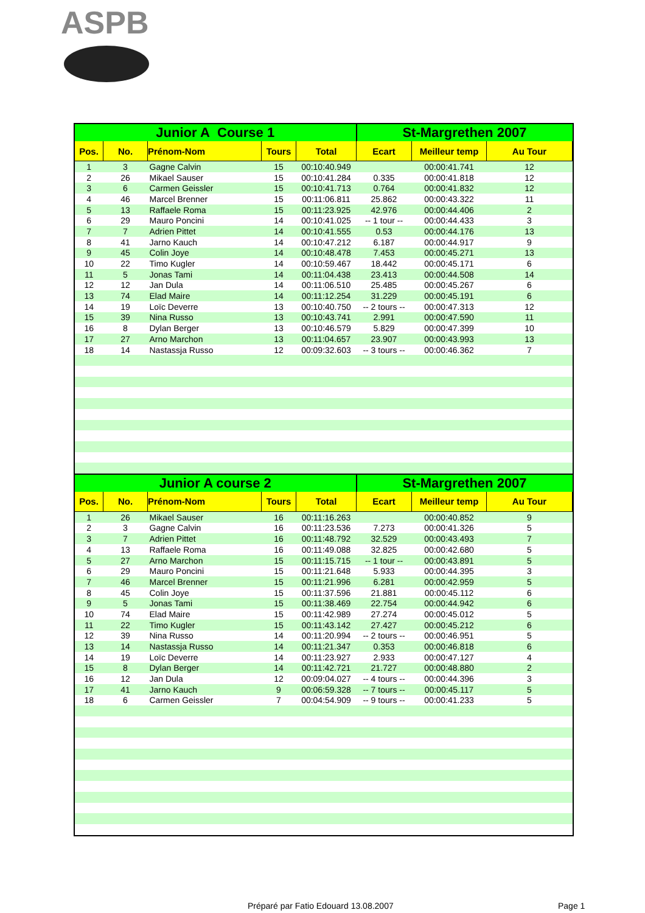ASPB
| Junior A Course 1 | | | | | St-Margrethen 2007 | | |
| --- | --- | --- | --- | --- | --- | --- | --- |
| Pos. | No. | Prénom-Nom | Tours | Total | Ecart | Meilleur temp | Au Tour |
| 1 | 3 | Gagne Calvin | 15 | 00:10:40.949 | | 00:00:41.741 | 12 |
| 2 | 26 | Mikael Sauser | 15 | 00:10:41.284 | 0.335 | 00:00:41.818 | 12 |
| 3 | 6 | Carmen Geissler | 15 | 00:10:41.713 | 0.764 | 00:00:41.832 | 12 |
| 4 | 46 | Marcel Brenner | 15 | 00:11:06.811 | 25.862 | 00:00:43.322 | 11 |
| 5 | 13 | Raffaele Roma | 15 | 00:11:23.925 | 42.976 | 00:00:44.406 | 2 |
| 6 | 29 | Mauro Poncini | 14 | 00:10:41.025 | -- 1 tour -- | 00:00:44.433 | 3 |
| 7 | 7 | Adrien Pittet | 14 | 00:10:41.555 | 0.53 | 00:00:44.176 | 13 |
| 8 | 41 | Jarno Kauch | 14 | 00:10:47.212 | 6.187 | 00:00:44.917 | 9 |
| 9 | 45 | Colin Joye | 14 | 00:10:48.478 | 7.453 | 00:00:45.271 | 13 |
| 10 | 22 | Timo Kugler | 14 | 00:10:59.467 | 18.442 | 00:00:45.171 | 6 |
| 11 | 5 | Jonas Tami | 14 | 00:11:04.438 | 23.413 | 00:00:44.508 | 14 |
| 12 | 12 | Jan Dula | 14 | 00:11:06.510 | 25.485 | 00:00:45.267 | 6 |
| 13 | 74 | Elad Maire | 14 | 00:11:12.254 | 31.229 | 00:00:45.191 | 6 |
| 14 | 19 | Loïc Deverre | 13 | 00:10:40.750 | -- 2 tours -- | 00:00:47.313 | 12 |
| 15 | 39 | Nina Russo | 13 | 00:10:43.741 | 2.991 | 00:00:47.590 | 11 |
| 16 | 8 | Dylan Berger | 13 | 00:10:46.579 | 5.829 | 00:00:47.399 | 10 |
| 17 | 27 | Arno Marchon | 13 | 00:11:04.657 | 23.907 | 00:00:43.993 | 13 |
| 18 | 14 | Nastassja Russo | 12 | 00:09:32.603 | -- 3 tours -- | 00:00:46.362 | 7 |
| Junior A course 2 | | | | | St-Margrethen 2007 | | |
| Pos. | No. | Prénom-Nom | Tours | Total | Ecart | Meilleur temp | Au Tour |
| 1 | 26 | Mikael Sauser | 16 | 00:11:16.263 | | 00:00:40.852 | 9 |
| 2 | 3 | Gagne Calvin | 16 | 00:11:23.536 | 7.273 | 00:00:41.326 | 5 |
| 3 | 7 | Adrien Pittet | 16 | 00:11:48.792 | 32.529 | 00:00:43.493 | 7 |
| 4 | 13 | Raffaele Roma | 16 | 00:11:49.088 | 32.825 | 00:00:42.680 | 5 |
| 5 | 27 | Arno Marchon | 15 | 00:11:15.715 | -- 1 tour -- | 00:00:43.891 | 5 |
| 6 | 29 | Mauro Poncini | 15 | 00:11:21.648 | 5.933 | 00:00:44.395 | 3 |
| 7 | 46 | Marcel Brenner | 15 | 00:11:21.996 | 6.281 | 00:00:42.959 | 5 |
| 8 | 45 | Colin Joye | 15 | 00:11:37.596 | 21.881 | 00:00:45.112 | 6 |
| 9 | 5 | Jonas Tami | 15 | 00:11:38.469 | 22.754 | 00:00:44.942 | 6 |
| 10 | 74 | Elad Maire | 15 | 00:11:42.989 | 27.274 | 00:00:45.012 | 5 |
| 11 | 22 | Timo Kugler | 15 | 00:11:43.142 | 27.427 | 00:00:45.212 | 6 |
| 12 | 39 | Nina Russo | 14 | 00:11:20.994 | -- 2 tours -- | 00:00:46.951 | 5 |
| 13 | 14 | Nastassja Russo | 14 | 00:11:21.347 | 0.353 | 00:00:46.818 | 6 |
| 14 | 19 | Loïc Deverre | 14 | 00:11:23.927 | 2.933 | 00:00:47.127 | 4 |
| 15 | 8 | Dylan Berger | 14 | 00:11:42.721 | 21.727 | 00:00:48.880 | 2 |
| 16 | 12 | Jan Dula | 12 | 00:09:04.027 | -- 4 tours -- | 00:00:44.396 | 3 |
| 17 | 41 | Jarno Kauch | 9 | 00:06:59.328 | -- 7 tours -- | 00:00:45.117 | 5 |
| 18 | 6 | Carmen Geissler | 7 | 00:04:54.909 | -- 9 tours -- | 00:00:41.233 | 5 |
Préparé par Fatio Edouard 13.08.2007 Page 1